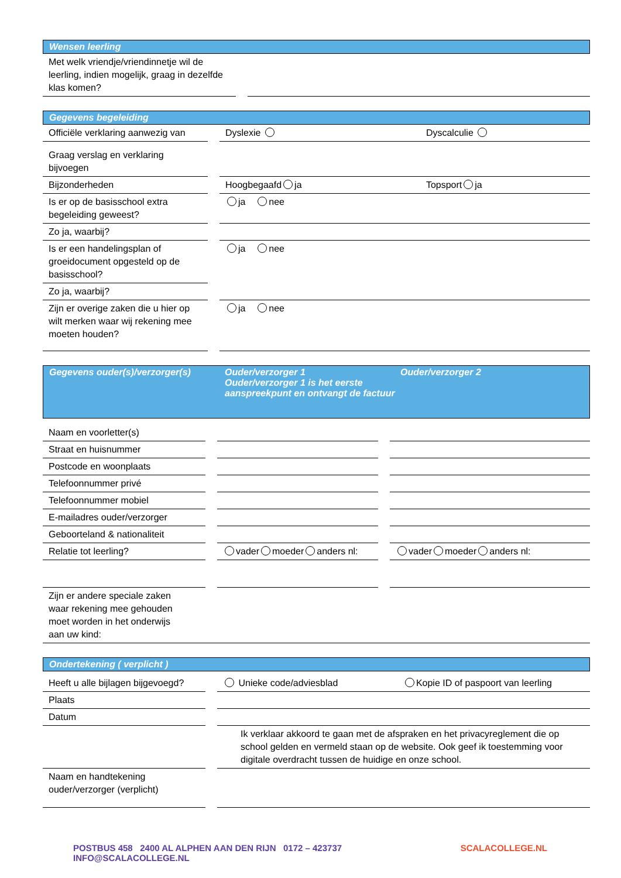Wensen leerling
| Met welk vriendje/vriendinnetje wil de leerling, indien mogelijk, graag in dezelfde klas komen? | | |
Gegevens begeleiding
| Officiële verklaring aanwezig van | | Dyslexie | Dyscalculie |
| Graag verslag en verklaring bijvoegen | | | |
| Bijzonderheden | | Hoogbegaafd ja | Topsport ja |
| Is er op de basisschool extra begeleiding geweest? | | ja nee | |
| Zo ja, waarbij? | | | |
| Is er een handelingsplan of groeidocument opgesteld op de basisschool? | | ja nee | |
| Zo ja, waarbij? | | | |
| Zijn er overige zaken die u hier op wilt merken waar wij rekening mee moeten houden? | | ja nee | |
Gegevens ouder(s)/verzorger(s) Ouder/verzorger 1
Ouder/verzorger 1 is het eerste aanspreekpunt en ontvangt de factuur
Ouder/verzorger 2
| Naam en voorletter(s) | | | | |
| Straat en huisnummer | | | | |
| Postcode en woonplaats | | | | |
| Telefoonnummer privé | | | | |
| Telefoonnummer mobiel | | | | |
| E-mailadres ouder/verzorger | | | | |
| Geboorteland & nationaliteit | | | | |
| Relatie tot leerling? | | vader moeder anders nl: | | vader moeder anders nl: |
| Zijn er andere speciale zaken waar rekening mee gehouden moet worden in het onderwijs aan uw kind: | | | | |
Ondertekening ( verplicht )
| Heeft u alle bijlagen bijgevoegd? | | Unieke code/adviesblad | Kopie ID of paspoort van leerling |
| Plaats | | | |
| Datum | | | |
| | | Ik verklaar akkoord te gaan met de afspraken en het privacyreglement die op school gelden en vermeld staan op de website. Ook geef ik toestemming voor digitale overdracht tussen de huidige en onze school. | |
| Naam en handtekening ouder/verzorger (verplicht) | | | |
POSTBUS 458 2400 AL ALPHEN AAN DEN RIJN 0172 – 423737 INFO@SCALACOLLEGE.NL SCALACOLLEGE.NL